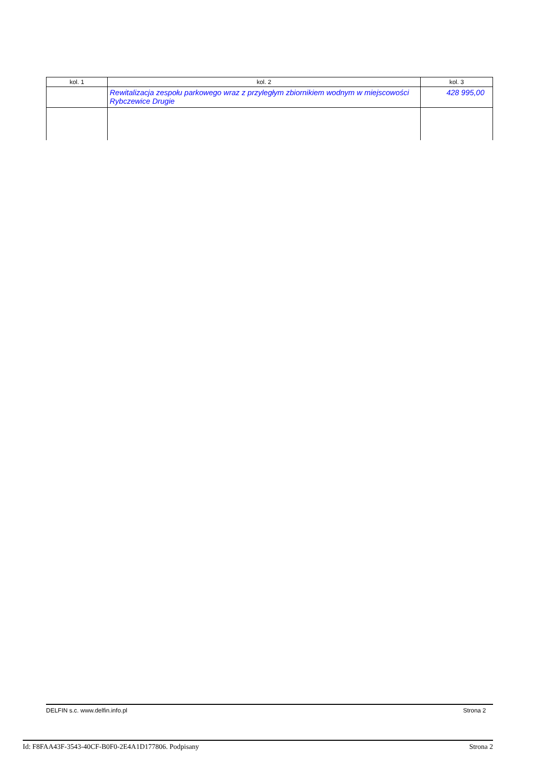| kol. 1 | kol. 2 | kol. 3 |
| | Rewitalizacja zespołu parkowego wraz z przyległym zbiornikiem wodnym w miejscowości Rybczewice Drugie | 428 995,00 |
DELFIN s.c. www.delfin.info.pl Strona 2
Id: F8FAA43F-3543-40CF-B0F0-2E4A1D177806. Podpisany Strona 2